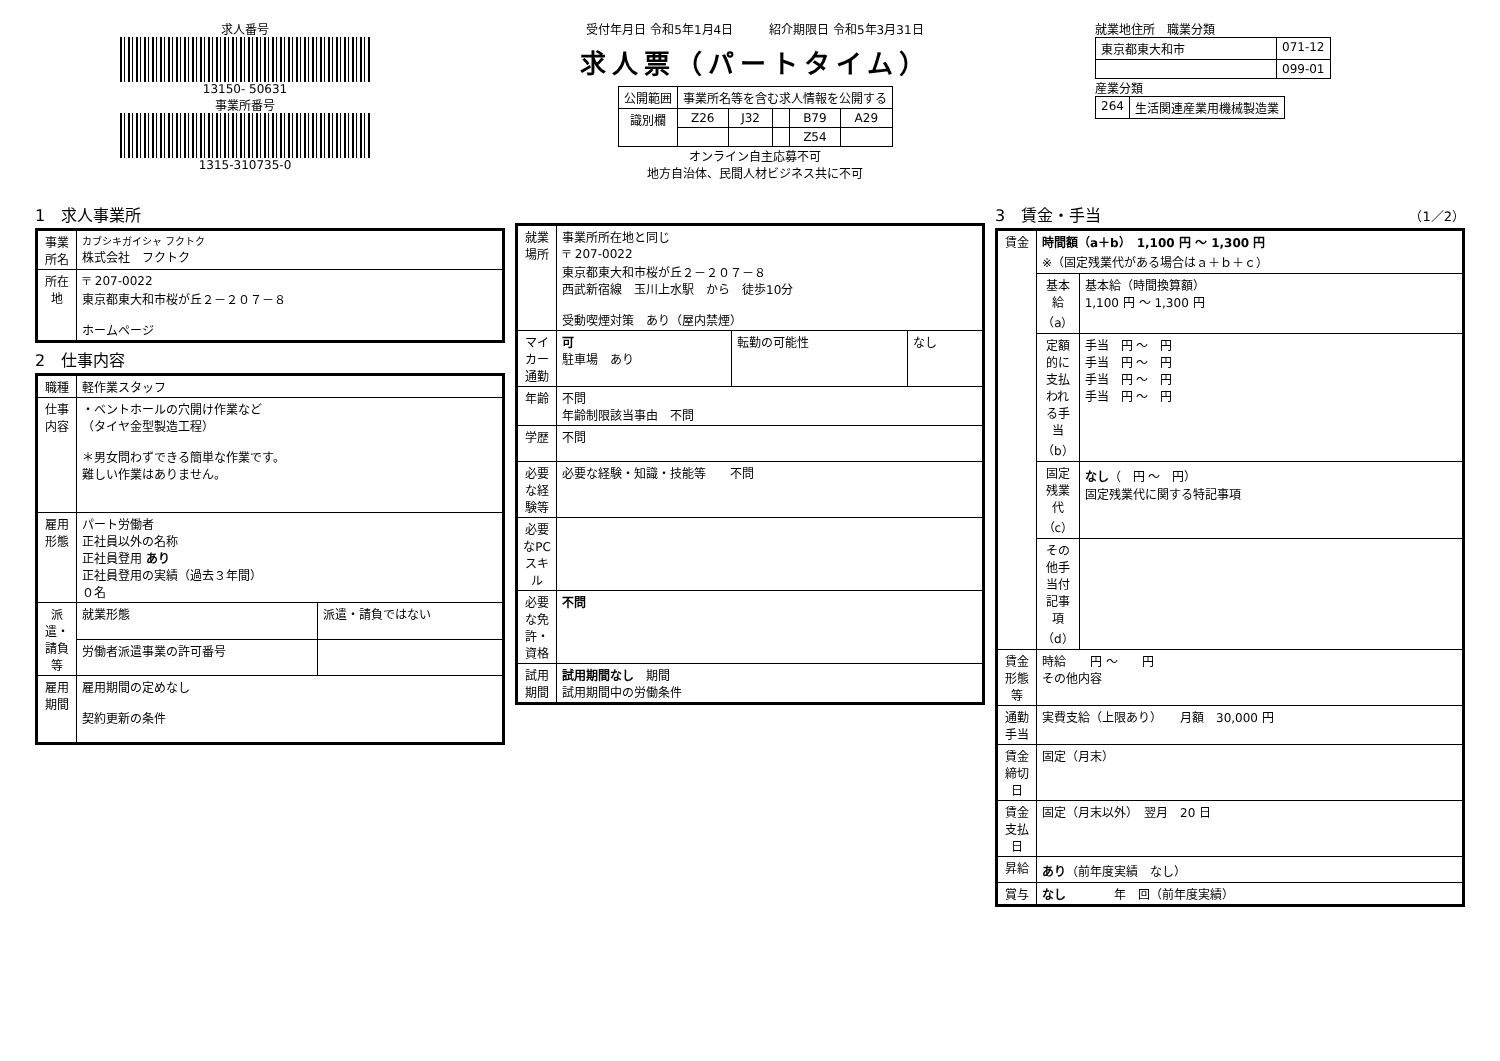求人番号
13150- 50631
事業所番号
1315-310735-0
受付年月日 令和5年1月4日　　　紹介期限日 令和5年3月31日
求人票（パートタイム）
| 公開範囲 | 事業所名等を含む求人情報を公開する | | | | |
| 識別欄 | Z26 | J32 | | B79 | A29 |
| | | | | Z54 | |
オンライン自主応募不可
地方自治体、民間人材ビジネス共に不可
就業地住所　職業分類
| 東京都東大和市 | 071-12 |
| | 099-01 |
産業分類
| 264 | 生活関連産業用機械製造業 |
1　求人事業所
| 事業所名 | カブシキガイシャ フクトク 株式会社 フクトク |
| 所在地 | 〒 207-0022 東京都東大和市桜が丘２－２０７－８ ホームページ |
2　仕事内容
| 職種 | 軽作業スタッフ | |
| 仕事内容 | ・ベントホールの穴開け作業など （タイヤ金型製造工程） ＊男女問わずできる簡単な作業です。 難しい作業はありません。 | |
| 雇用形態 | パート労働者 正社員以外の名称 正社員登用 あり 正社員登用の実績（過去３年間） ０名 | |
| 派遣・請負等 | 就業形態 | 派遣・請負ではない |
| | 労働者派遣事業の許可番号 | |
| 雇用期間 | 雇用期間の定めなし 契約更新の条件 | |
| 就業場所 | 事業所所在地と同じ 〒 207-0022 東京都東大和市桜が丘２－２０７－８ 西武新宿線 玉川上水駅 から 徒歩10分 受動喫煙対策 あり（屋内禁煙） | | |
| マイカー通勤 | 可 駐車場 あり | 転勤の可能性 | なし |
| 年齢 | 不問 年齢制限該当事由 不問 | | |
| 学歴 | 不問 | | |
| 必要な経験等 | 必要な経験・知識・技能等 不問 | | |
| 必要なPCスキル | | | |
| 必要な免許・資格 | 不問 | | |
| 試用期間 | 試用期間なし 期間 試用期間中の労働条件 | | |
3　賃金・手当　（1／2）
| 賃金 | 時間額（a＋b） 1,100 円 ～ 1,300 円 ※（固定残業代がある場合はａ＋ｂ＋ｃ） | |
| | 基本給（a） | 基本給（時間換算額） 1,100 円 ～ 1,300 円 |
| | 定額的に支払われる手当（b） | 手当 円 ～ 円 手当 円 ～ 円 手当 円 ～ 円 手当 円 ～ 円 |
| | 固定残業代（c） | なし （ 円 ～ 円） 固定残業代に関する特記事項 |
| | その他手当付記事項（d） | |
| 賃金形態等 | 時給 円 ～ 円 その他内容 | |
| 通勤手当 | 実費支給（上限あり） 月額 30,000 円 | |
| 賃金締切日 | 固定（月末） | |
| 賃金支払日 | 固定（月末以外） 翌月 20 日 | |
| 昇給 | あり （前年度実績 なし） | |
| 賞与 | なし 年 回（前年度実績） | |